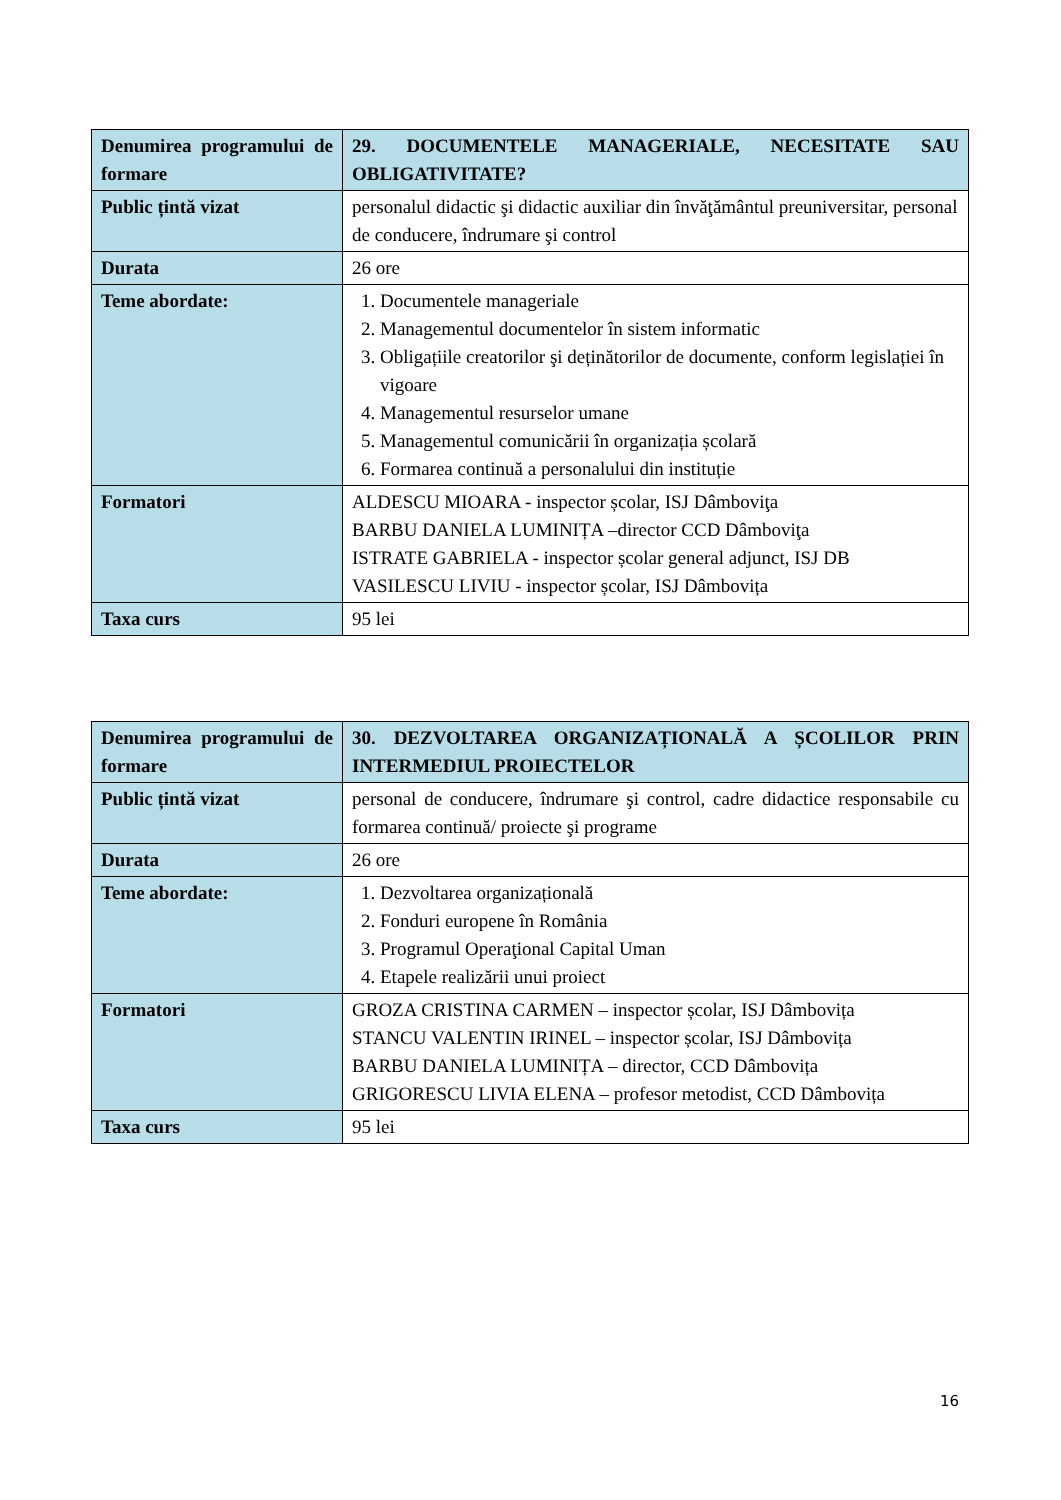| Denumirea programului de formare | 29. DOCUMENTELE MANAGERIALE, NECESITATE SAU OBLIGATIVITATE? |
| Public țintă vizat | personalul didactic şi didactic auxiliar din învăţământul preuniversitar, personal de conducere, îndrumare şi control |
| Durata | 26 ore |
| Teme abordate: | 1. Documentele manageriale 2. Managementul documentelor în sistem informatic 3. Obligațiile creatorilor şi deținătorilor de documente, conform legislației în vigoare 4. Managementul resurselor umane 5. Managementul comunicării în organizația școlară 6. Formarea continuă a personalului din instituție |
| Formatori | ALDESCU MIOARA - inspector școlar, ISJ Dâmboviţa BARBU DANIELA LUMINIȚA –director CCD Dâmboviţa ISTRATE GABRIELA - inspector școlar general adjunct, ISJ DB VASILESCU LIVIU - inspector școlar, ISJ Dâmbovița |
| Taxa curs | 95 lei |
| Denumirea programului de formare | 30. DEZVOLTAREA ORGANIZAȚIONALĂ A ȘCOLILOR PRIN INTERMEDIUL PROIECTELOR |
| Public țintă vizat | personal de conducere, îndrumare şi control, cadre didactice responsabile cu formarea continuă/ proiecte şi programe |
| Durata | 26 ore |
| Teme abordate: | 1. Dezvoltarea organizațională 2. Fonduri europene în România 3. Programul Operaţional Capital Uman 4. Etapele realizării unui proiect |
| Formatori | GROZA CRISTINA CARMEN – inspector școlar, ISJ Dâmbovița STANCU VALENTIN IRINEL – inspector școlar, ISJ Dâmbovița BARBU DANIELA LUMINIȚA – director, CCD Dâmbovița GRIGORESCU LIVIA ELENA – profesor metodist, CCD Dâmbovița |
| Taxa curs | 95 lei |
16